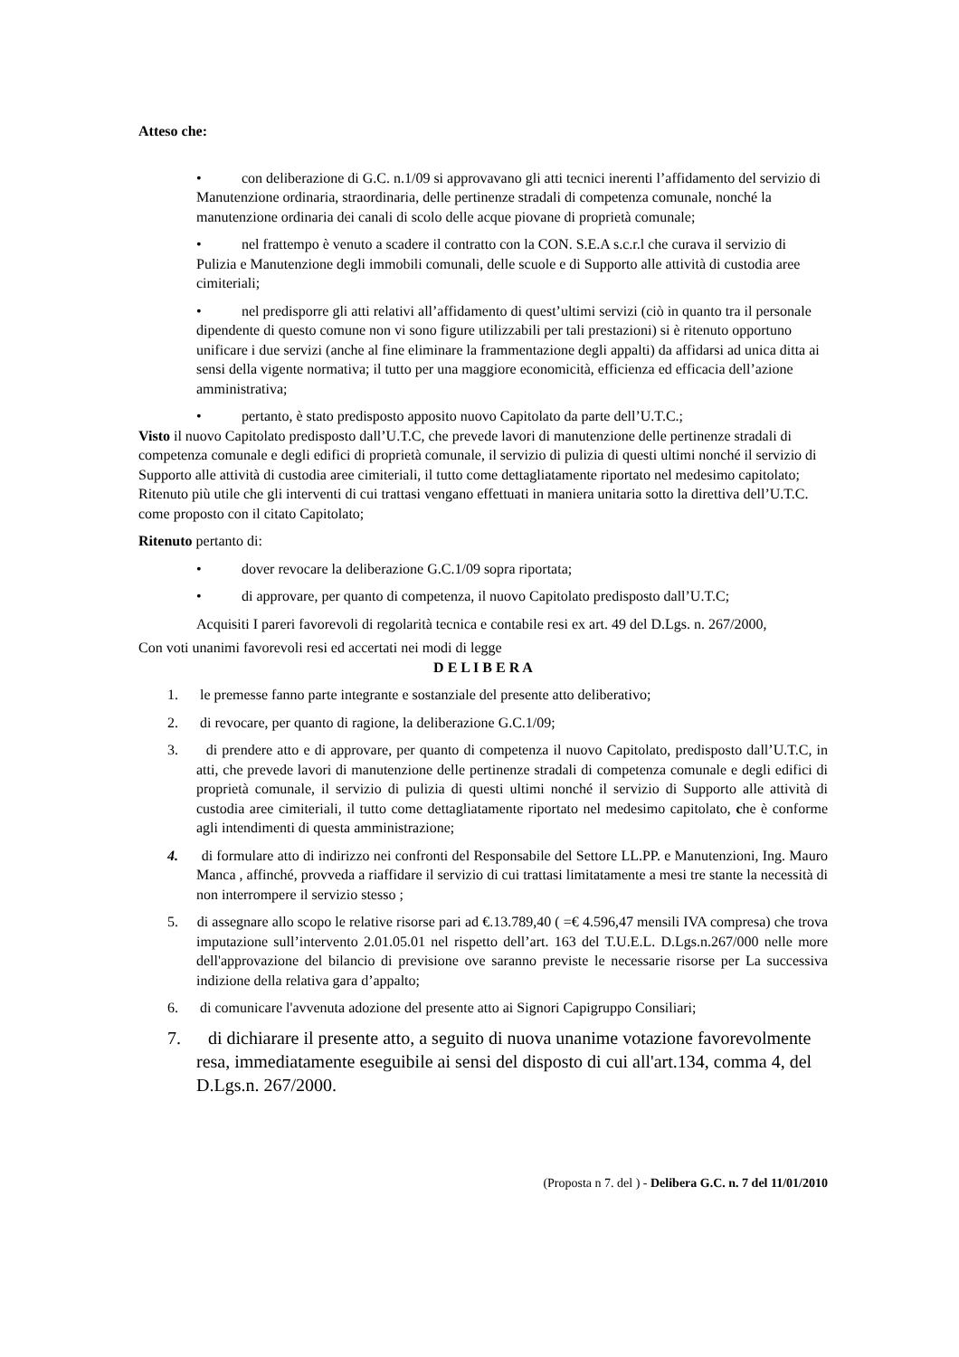Atteso che:
• con deliberazione di G.C. n.1/09 si approvavano gli atti tecnici inerenti l’affidamento del servizio di Manutenzione ordinaria, straordinaria, delle pertinenze stradali di competenza comunale, nonché la manutenzione ordinaria dei canali di scolo delle acque piovane di proprietà comunale;
• nel frattempo è venuto a scadere il contratto con la CON. S.E.A s.c.r.l che curava il servizio di Pulizia e Manutenzione degli immobili comunali, delle scuole e di Supporto alle attività di custodia aree cimiteriali;
• nel predisporre gli atti relativi all’affidamento di quest’ultimi servizi (ciò in quanto tra il personale dipendente di questo comune non vi sono figure utilizzabili per tali prestazioni) si è ritenuto opportuno unificare i due servizi (anche al fine eliminare la frammentazione degli appalti) da affidarsi ad unica ditta ai sensi della vigente normativa; il tutto per una maggiore economicità, efficienza ed efficacia dell’azione amministrativa;
• pertanto, è stato predisposto apposito nuovo Capitolato da parte dell’U.T.C.;
Visto il nuovo Capitolato predisposto dall’U.T.C, che prevede lavori di manutenzione delle pertinenze stradali di competenza comunale e degli edifici di proprietà comunale, il servizio di pulizia di questi ultimi nonché il servizio di Supporto alle attività di custodia aree cimiteriali, il tutto come dettagliatamente riportato nel medesimo capitolato;
Ritenuto più utile che gli interventi di cui trattasi vengano effettuati in maniera unitaria sotto la direttiva dell’U.T.C. come proposto con il citato Capitolato;
Ritenuto pertanto di:
• dover revocare la deliberazione G.C.1/09 sopra riportata;
• di approvare, per quanto di competenza, il nuovo Capitolato predisposto dall’U.T.C;
Acquisiti I pareri favorevoli di regolarità tecnica e contabile resi ex art. 49 del D.Lgs. n. 267/2000,
Con voti unanimi favorevoli resi ed accertati nei modi di legge
D E L I B E R A
1. le premesse fanno parte integrante e sostanziale del presente atto deliberativo;
2. di revocare, per quanto di ragione, la deliberazione G.C.1/09;
3. di prendere atto e di approvare, per quanto di competenza il nuovo Capitolato, predisposto dall’U.T.C, in atti, che prevede lavori di manutenzione delle pertinenze stradali di competenza comunale e degli edifici di proprietà comunale, il servizio di pulizia di questi ultimi nonché il servizio di Supporto alle attività di custodia aree cimiteriali, il tutto come dettagliatamente riportato nel medesimo capitolato, che è conforme agli intendimenti di questa amministrazione;
4. di formulare atto di indirizzo nei confronti del Responsabile del Settore LL.PP. e Manutenzioni, Ing. Mauro Manca , affinché, provveda a riaffidare il servizio di cui trattasi limitatamente a mesi tre stante la necessità di non interrompere il servizio stesso ;
5. di assegnare allo scopo le relative risorse pari ad €.13.789,40 ( =€ 4.596,47 mensili IVA compresa) che trova imputazione sull’intervento 2.01.05.01 nel rispetto dell’art. 163 del T.U.E.L. D.Lgs.n.267/000 nelle more dell'approvazione del bilancio di previsione ove saranno previste le necessarie risorse per La successiva indizione della relativa gara d’appalto;
6. di comunicare l'avvenuta adozione del presente atto ai Signori Capigruppo Consiliari;
7. di dichiarare il presente atto, a seguito di nuova unanime votazione favorevolmente resa, immediatamente eseguibile ai sensi del disposto di cui all'art.134, comma 4, del D.Lgs.n. 267/2000.
(Proposta n 7. del ) - Delibera G.C. n. 7 del 11/01/2010